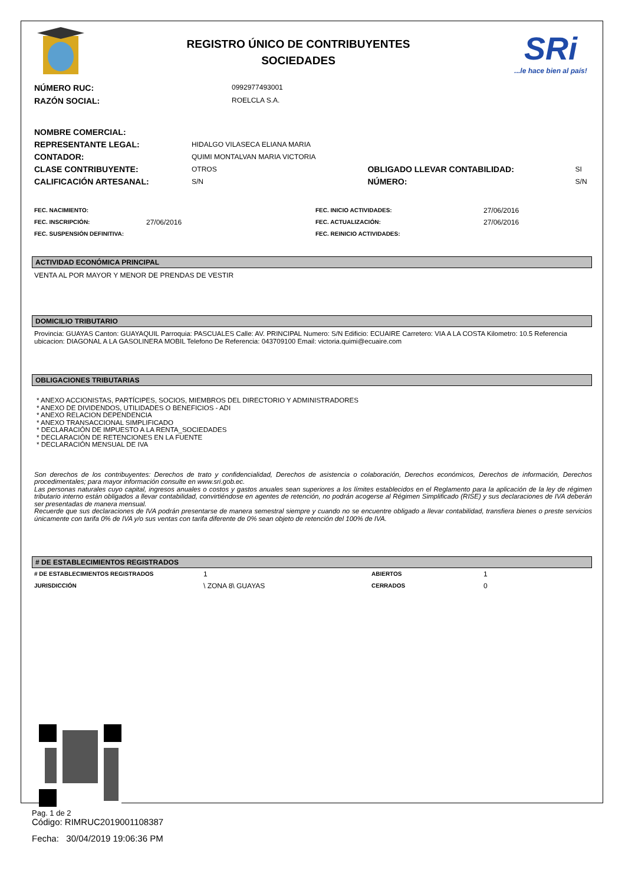REGISTRO ÚNICO DE CONTRIBUYENTES
SOCIEDADES
SRi
...le hace bien al país!
| NÚMERO RUC: | 0992977493001 |
| RAZÓN SOCIAL: | ROELCLA S.A. |
| NOMBRE COMERCIAL: | | | |
| REPRESENTANTE LEGAL: | HIDALGO VILASECA ELIANA MARIA | | |
| CONTADOR: | QUIMI MONTALVAN MARIA VICTORIA | | |
| CLASE CONTRIBUYENTE: | OTROS | OBLIGADO LLEVAR CONTABILIDAD: | SI |
| CALIFICACIÓN ARTESANAL: | S/N | NÚMERO: | S/N |
| FEC. NACIMIENTO: | | FEC. INICIO ACTIVIDADES: | 27/06/2016 |
| FEC. INSCRIPCIÓN: | 27/06/2016 | FEC. ACTUALIZACIÓN: | 27/06/2016 |
| FEC. SUSPENSIÓN DEFINITIVA: | | FEC. REINICIO ACTIVIDADES: | |
ACTIVIDAD ECONÓMICA PRINCIPAL
VENTA AL POR MAYOR Y MENOR DE PRENDAS DE VESTIR
DOMICILIO TRIBUTARIO
Provincia: GUAYAS Canton: GUAYAQUIL Parroquia: PASCUALES Calle: AV. PRINCIPAL Numero: S/N Edificio: ECUAIRE Carretero: VIA A LA COSTA Kilometro: 10.5 Referencia ubicacion: DIAGONAL A LA GASOLINERA MOBIL Telefono De Referencia: 043709100 Email: victoria.quimi@ecuaire.com
OBLIGACIONES TRIBUTARIAS
* ANEXO ACCIONISTAS, PARTÍCIPES, SOCIOS, MIEMBROS DEL DIRECTORIO Y ADMINISTRADORES
* ANEXO DE DIVIDENDOS, UTILIDADES O BENEFICIOS - ADI
* ANEXO RELACION DEPENDENCIA
* ANEXO TRANSACCIONAL SIMPLIFICADO
* DECLARACIÓN DE IMPUESTO A LA RENTA_SOCIEDADES
* DECLARACIÓN DE RETENCIONES EN LA FUENTE
* DECLARACIÓN MENSUAL DE IVA
Son derechos de los contribuyentes: Derechos de trato y confidencialidad, Derechos de asistencia o colaboración, Derechos económicos, Derechos de información, Derechos procedimentales; para mayor información consulte en www.sri.gob.ec.
Las personas naturales cuyo capital, ingresos anuales o costos y gastos anuales sean superiores a los límites establecidos en el Reglamento para la aplicación de la ley de régimen tributario interno están obligados a llevar contabilidad, convirtiéndose en agentes de retención, no podrán acogerse al Régimen Simplificado (RISE) y sus declaraciones de IVA deberán ser presentadas de manera mensual.
Recuerde que sus declaraciones de IVA podrán presentarse de manera semestral siempre y cuando no se encuentre obligado a llevar contabilidad, transfiera bienes o preste servicios únicamente con tarifa 0% de IVA y/o sus ventas con tarifa diferente de 0% sean objeto de retención del 100% de IVA.
# DE ESTABLECIMIENTOS REGISTRADOS
| # DE ESTABLECIMIENTOS REGISTRADOS | 1 | ABIERTOS | 1 |
| JURISDICCIÓN | \ ZONA 8\ GUAYAS | CERRADOS | 0 |
Código: RIMRUC2019001108387
Fecha: 30/04/2019 19:06:36 PM
Pag. 1 de 2